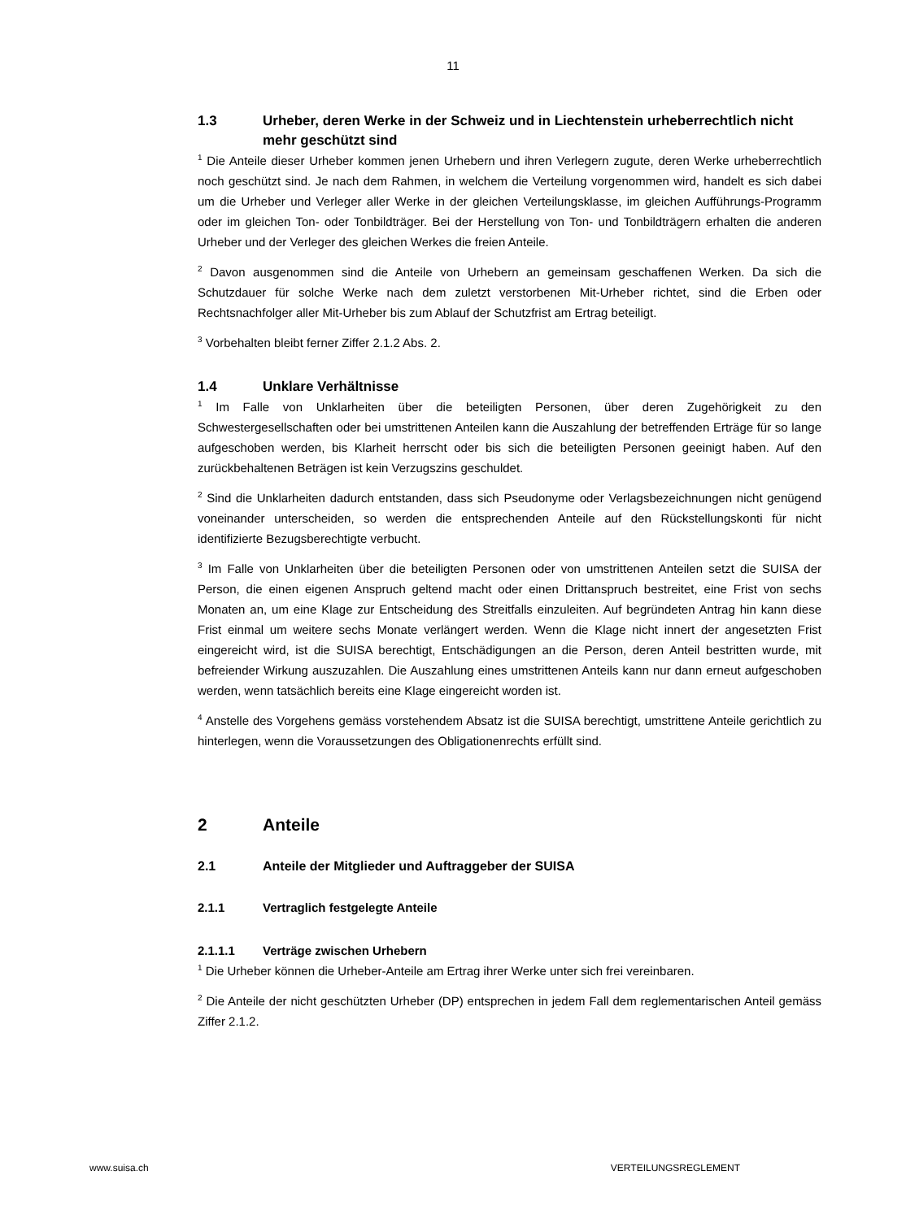11
1.3 Urheber, deren Werke in der Schweiz und in Liechtenstein urheberrechtlich nicht mehr geschützt sind
<sup>1</sup> Die Anteile dieser Urheber kommen jenen Urhebern und ihren Verlegern zugute, deren Werke urheberrechtlich noch geschützt sind. Je nach dem Rahmen, in welchem die Verteilung vorgenommen wird, handelt es sich dabei um die Urheber und Verleger aller Werke in der gleichen Verteilungsklasse, im gleichen Aufführungs-Programm oder im gleichen Ton- oder Tonbildträger. Bei der Herstellung von Ton- und Tonbildträgern erhalten die anderen Urheber und der Verleger des gleichen Werkes die freien Anteile.
<sup>2</sup> Davon ausgenommen sind die Anteile von Urhebern an gemeinsam geschaffenen Werken. Da sich die Schutzdauer für solche Werke nach dem zuletzt verstorbenen Mit-Urheber richtet, sind die Erben oder Rechtsnachfolger aller Mit-Urheber bis zum Ablauf der Schutzfrist am Ertrag beteiligt.
<sup>3</sup> Vorbehalten bleibt ferner Ziffer 2.1.2 Abs. 2.
1.4 Unklare Verhältnisse
<sup>1</sup> Im Falle von Unklarheiten über die beteiligten Personen, über deren Zugehörigkeit zu den Schwestergesellschaften oder bei umstrittenen Anteilen kann die Auszahlung der betreffenden Erträge für so lange aufgeschoben werden, bis Klarheit herrscht oder bis sich die beteiligten Personen geeinigt haben. Auf den zurückbehaltenen Beträgen ist kein Verzugszins geschuldet.
<sup>2</sup> Sind die Unklarheiten dadurch entstanden, dass sich Pseudonyme oder Verlagsbezeichnungen nicht genügend voneinander unterscheiden, so werden die entsprechenden Anteile auf den Rückstellungskonti für nicht identifizierte Bezugsberechtigte verbucht.
<sup>3</sup> Im Falle von Unklarheiten über die beteiligten Personen oder von umstrittenen Anteilen setzt die SUISA der Person, die einen eigenen Anspruch geltend macht oder einen Drittanspruch bestreitet, eine Frist von sechs Monaten an, um eine Klage zur Entscheidung des Streitfalls einzuleiten. Auf begründeten Antrag hin kann diese Frist einmal um weitere sechs Monate verlängert werden. Wenn die Klage nicht innert der angesetzten Frist eingereicht wird, ist die SUISA berechtigt, Entschädigungen an die Person, deren Anteil bestritten wurde, mit befreiender Wirkung auszuzahlen. Die Auszahlung eines umstrittenen Anteils kann nur dann erneut aufgeschoben werden, wenn tatsächlich bereits eine Klage eingereicht worden ist.
<sup>4</sup> Anstelle des Vorgehens gemäss vorstehendem Absatz ist die SUISA berechtigt, umstrittene Anteile gerichtlich zu hinterlegen, wenn die Voraussetzungen des Obligationenrechts erfüllt sind.
2 Anteile
2.1 Anteile der Mitglieder und Auftraggeber der SUISA
2.1.1 Vertraglich festgelegte Anteile
2.1.1.1 Verträge zwischen Urhebern
<sup>1</sup> Die Urheber können die Urheber-Anteile am Ertrag ihrer Werke unter sich frei vereinbaren.
<sup>2</sup> Die Anteile der nicht geschützten Urheber (DP) entsprechen in jedem Fall dem reglementarischen Anteil gemäss Ziffer 2.1.2.
www.suisa.ch VERTEILUNGSREGLEMENT